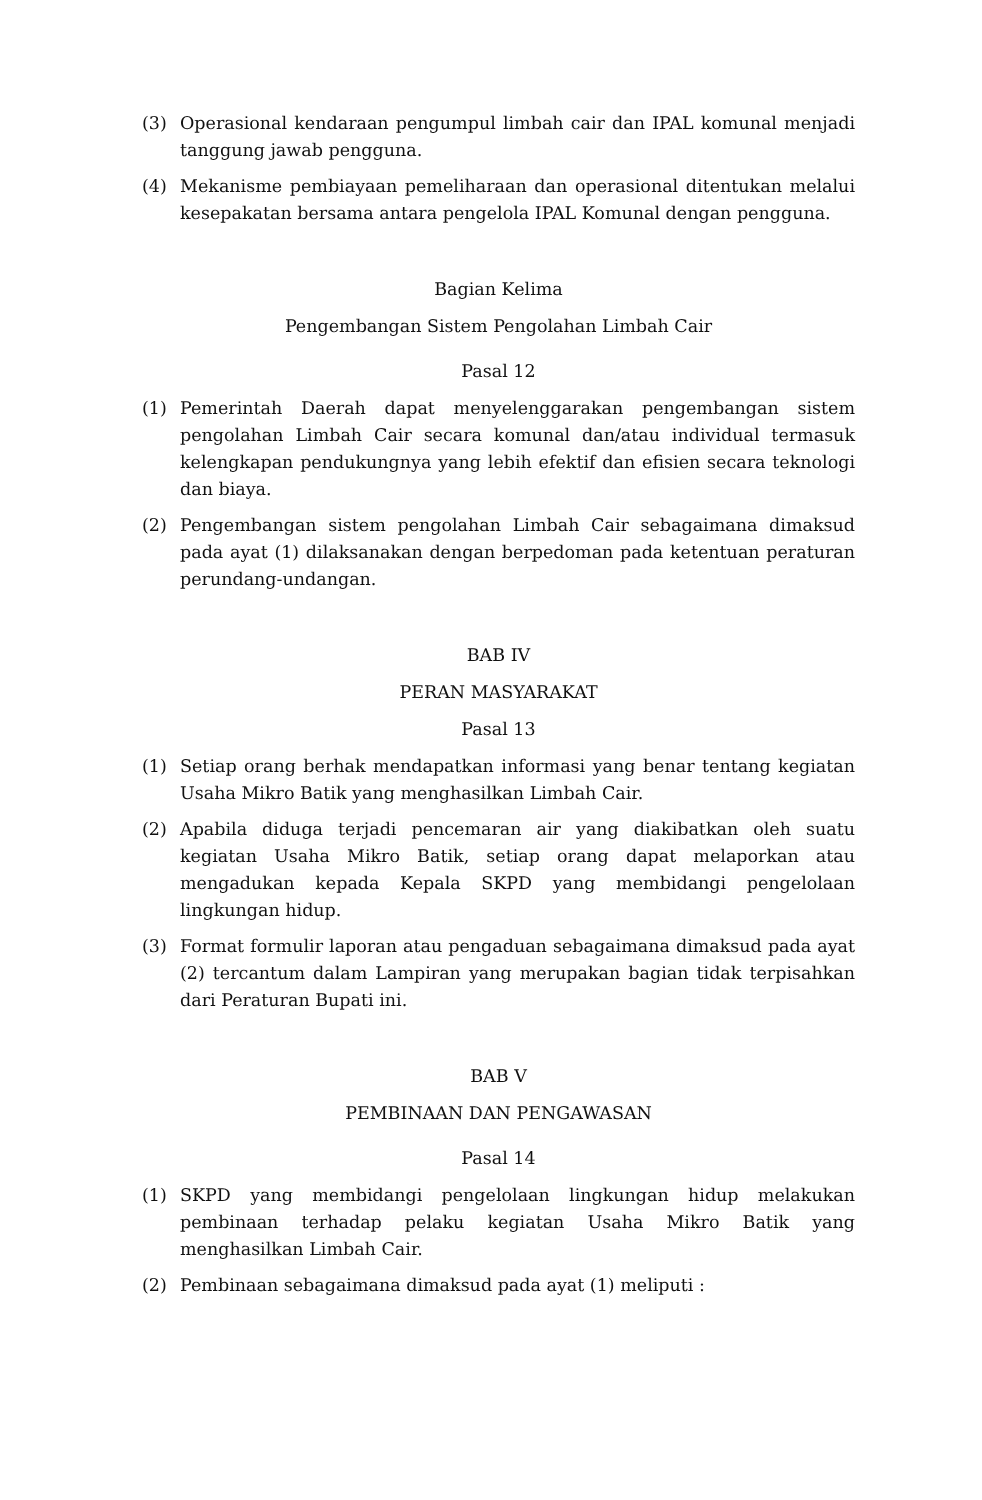(3) Operasional kendaraan pengumpul limbah cair dan IPAL komunal menjadi tanggung jawab pengguna.
(4) Mekanisme pembiayaan pemeliharaan dan operasional ditentukan melalui kesepakatan bersama antara pengelola IPAL Komunal dengan pengguna.
Bagian Kelima
Pengembangan Sistem Pengolahan Limbah Cair
Pasal 12
(1) Pemerintah Daerah dapat menyelenggarakan pengembangan sistem pengolahan Limbah Cair secara komunal dan/atau individual termasuk kelengkapan pendukungnya yang lebih efektif dan efisien secara teknologi dan biaya.
(2) Pengembangan sistem pengolahan Limbah Cair sebagaimana dimaksud pada ayat (1) dilaksanakan dengan berpedoman pada ketentuan peraturan perundang-undangan.
BAB IV
PERAN MASYARAKAT
Pasal 13
(1) Setiap orang berhak mendapatkan informasi yang benar tentang kegiatan Usaha Mikro Batik yang menghasilkan Limbah Cair.
(2) Apabila diduga terjadi pencemaran air yang diakibatkan oleh suatu kegiatan Usaha Mikro Batik, setiap orang dapat melaporkan atau mengadukan kepada Kepala SKPD yang membidangi pengelolaan lingkungan hidup.
(3) Format formulir laporan atau pengaduan sebagaimana dimaksud pada ayat (2) tercantum dalam Lampiran yang merupakan bagian tidak terpisahkan dari Peraturan Bupati ini.
BAB V
PEMBINAAN DAN PENGAWASAN
Pasal 14
(1) SKPD yang membidangi pengelolaan lingkungan hidup melakukan pembinaan terhadap pelaku kegiatan Usaha Mikro Batik yang menghasilkan Limbah Cair.
(2) Pembinaan sebagaimana dimaksud pada ayat (1) meliputi :